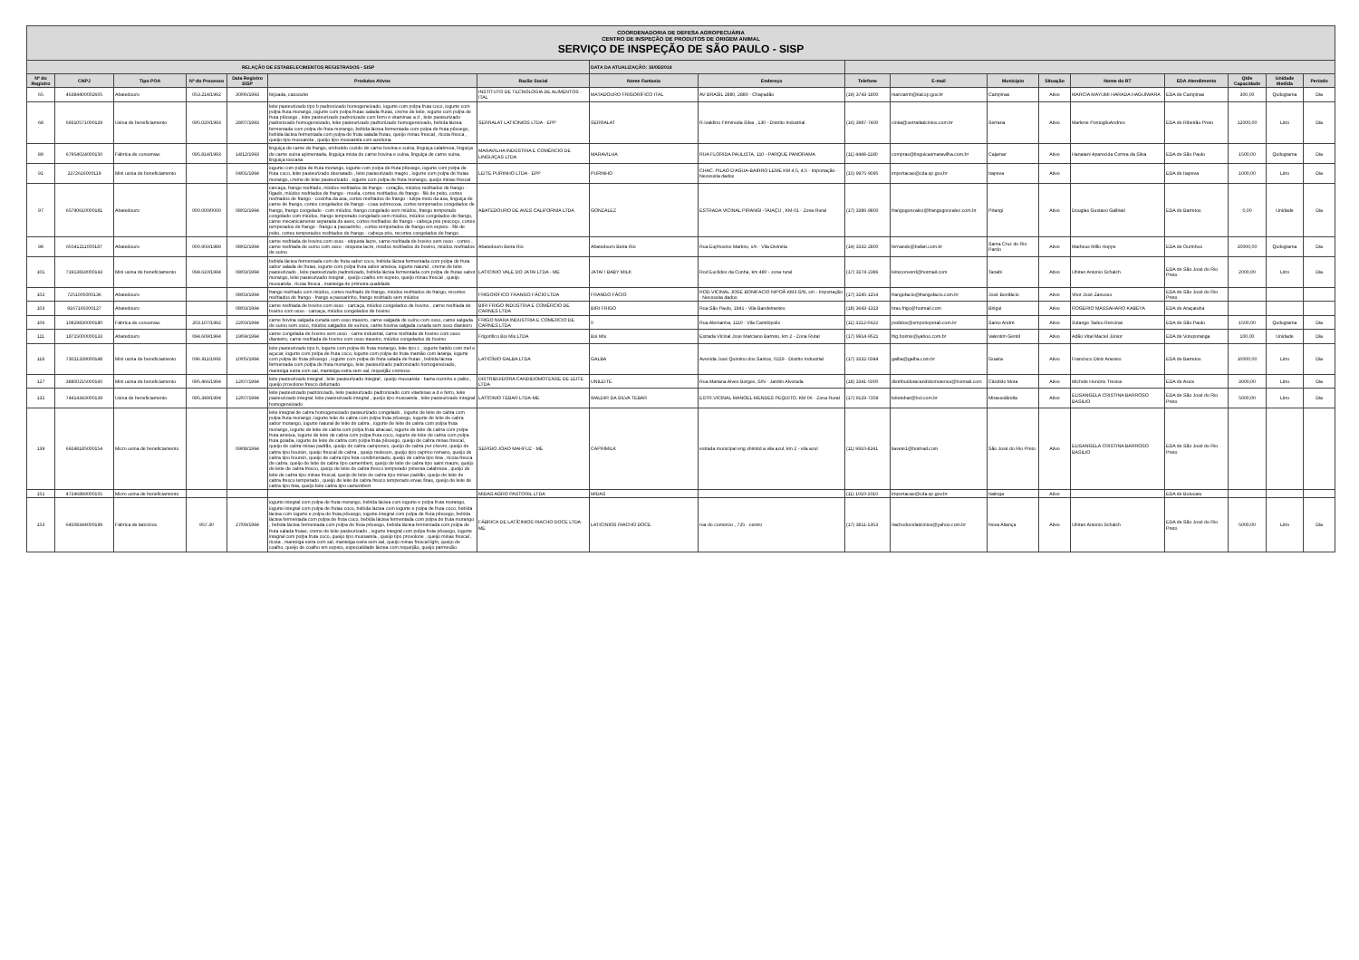| COORDENADORIA DE DEFESA AGROPECUÁRIA CENTRO DE INSPEÇÃO DE PRODUTOS DE ORIGEM ANIMAL SERVIÇO DE INSPEÇÃO DE SÃO PAULO - SISP | | | | | | | | | | | | | | | | | |
| RELAÇÃO DE ESTABELECIMENTOS REGISTRADOS - SISP | | | | | | | DATA DA ATUALIZAÇÃO: 16/05/2018 | | | | | | | | | | |
| Nº do Registro | CNPJ | Tipo POA | Nº do Processo | Data Registro SISP | Produtos Ativos | Razão Social | Nome Fantasia | Endereço | Telefone | E-mail | Município | Situação | Nome do RT | EDA Atendimento | Qtde Capacidade | Unidade Medida | Período |
| 65 | 46384400002605 | Abatedouro | 053.214/1992 | 30/06/1993 | feijoada, cassoulet | INSTITUTO DE TECNOLOGIA DE ALIMENTOS - ITAL | MATADOURO FRIGORÍFICO ITAL | AV BRASIL 2880, 2880 - Chapadão | (19) 3743-1800 | marciamh@ital.sp.gov.br | Campinas | Ativo | MARCIA MAYUMI HARADA HAGUIWARA | EDA de Campinas | 300,00 | Quilograma | Dia |
| 68 | 69310571000129 | Usina de beneficiamento | 095.020/1993 | 28/07/1993 | leite pasteurizado tipo b padronizado homogeneizado, iogurte com polpa fruta coco, iogurte com polpa fruta morango, iogurte com polpa frutas salada frutas, creme de leite, iogurte com polpa de fruta pêssego , leite pasteurizado padronizado com ferro e vitaminas a d , leite pasteurizado padronizado homogeneizado, leite pasteurizado padronizado homogeneizado, bebida láctea fermentada com polpa de fruta morango, bebida láctea fermentada com polpa de fruta pêssego, bebida láctea fermentada com polpa de fruta salada frutas, queijo minas frescal , ricota fresca , queijo tipo mussarela , queijo tipo mussarela com azeitona | SERRALAT LATICINIOS LTDA - EPP | SERRALAT | R.Izaldino Firminoda Silva , 130 - Distrito Industrial | (16) 3987-7400 | cintia@serratlaticinios.com.br | Serrana | Ativo | Marlene PontoglioAndreo | EDA de Ribeirão Preto | 12000,00 | Litro | Dia |
| 89 | 67954024000150 | Fábrica de conservas | 095.814/1993 | 14/12/1993 | linguiça de carne de frango, embutido cozido de carne bovina e suína, linguiça calabresa, linguiça de carne suína apimentada, linguiça mista de carne bovina e suína, linguiça de carne suína, linguiça toscana | MARAVILHA INDÚSTRIA E COMÉRCIO DE LINGUIÇAS LTDA | MARAVILHA | RUA FLORIDA PAULISTA, 110 - PARQUE PANORAMA | (11) 4448-1180 | compras@linguicasmaravilha.com.br | Cajamar | Ativo | Hanatani Aparecida Correa da Silva | EDA de São Paulo | 1500,00 | Quilograma | Dia |
| 91 | 2372616000119 | Mini usina de beneficiamento | | 04/01/1994 | iogurte com polpa de fruta morango, iogurte com polpa de fruta pêssego, iogurte com polpa de fruta coco, leite pasteurizado desnatado , leite pasteurizado magro , iogurte com polpa de frutas morango, creme de leite pasteurizado , iogurte com polpa de fruta morango, queijo minas frescal | LEITE PURINHO LTDA - EPP | PURINHO | CHAC. PILAO D'AGUA-BAIRRO LEME KM 4,5, 4,5 - Importação - Necessita dados | (15) 9975-9095 | importacao@cda.sp.gov.br | Itapeva | Ativo | | EDA de Itapeva | 1000,00 | Litro | Dia |
| 97 | 65790610000181 | Abatedouro | 000.000/0000 | 08/02/1994 | carcaça, frango resfriado, miúdos resfriados de frango - coração, miúdos resfriados de frango - fígado, miúdos resfriados de frango - moela, cortes resfriados de frango - filé de peito, cortes resfriados de frango - coxinha da asa, cortes resfriados de frango - tulipa meio da asa, linguiça de carne de frango, cortes congelados de frango - coxa sobrecoxa, cortes temperados congelados de frango, frango congelado - com miúdos, frango congelado sem miúdos, frango temperado congelado com miúdos, frango temperado congelado sem miúdos, miúdos congelados de frango, carne mecanicamente separada de aves, cortes resfriados de frango - cabeça pés pescoço, cortes temperados de frango - frango a passarinho , cortes temperados de frango em espeto - filé de peito, cortes temperados resfriados de frango - cabeça pés, recortes congelados de frango | ABATEDOURO DE AVES CALIFORNIA LTDA | GONZALEZ | ESTRADA VICINAL PIRANGI -TAIAÇU , KM-01 - Zona Rural | (17) 3386-9800 | frangogonzalez@frangogonzalez.com.br | Pirangi | Ativo | Douglas Gustavo Galbiati | EDA de Barretos | 0,00 | Unidade | Dia |
| 98 | 65541211000187 | Abatedouro | 000.950/1989 | 08/02/1994 | carne resfriada de bovino com osso - etiqueta lacre, carne resfriada de bovino sem osso - cortes , carne resfriada de suíno com osso - etiqueta lacre, miúdos resfriados de bovino, miúdos resfriados de suíno | Abatedouro Beira Rio | Abatedouro Beira Rio | Rua Euphosino Martins, s/n - Vila Divinéia | (14) 3332-2800 | fernando@bafari.com.br | Santa Cruz do Rio Pardo | Ativo | Matheus Millo Hoppe | EDA de Ourinhos | 20000,00 | Quilograma | Dia |
| 101 | 71913818000143 | Mini usina de beneficiamento | 094.610/1994 | 08/03/1994 | bebida láctea fermentada com de fruta sabor coco, bebida láctea fermentada com polpa de fruta sabor salada de frutas, iogurte com polpa fruta sabor ameixa, iogurte natural , creme de leite pasteurizado , leite pasteurizado padronizado, bebida láctea fermentada com polpa de frutas sabor morango, leite pasteurizado integral , queijo coalho em espeto, queijo minas frescal , queijo mussarela , ricota fresca , manteiga de primeira qualidade | LATICINIO VALE DO JATAI LTDA - ME | JATAI / BABY MILK | Rod Euclides da Cunha, km 480 - zona rural | (17) 3274-2386 | leiteconverd@hotmail.com | Tanabi | Ativo | Ubiran Antonio Schalch | EDA de São José do Rio Preto | 2000,00 | Litro | Dia |
| 102 | 7251005000136 | Abatedouro | | 08/03/1994 | frango resfriado com miúdos, cortes resfriado de frango, miúdos resfriados de frango, recortes resfriados de frango - frango a passarinho, frango resfriado sem miúdos | FRIGORÍFICO FRANGO FÁCIO LTDA | FRANGO FÁCIO | ROD.VICINAL JOSE BONIFACIO NIPOÃ KM3 S/N, s/n - Importação - Necessita dados | (17) 3245-1154 | frangofacio@frangofacio.com.br | José Bonifácio | Ativo | Vitor José Zanusso | EDA de São José do Rio Preto | | | |
| 103 | 9167165000127 | Abatedouro | | 08/03/1994 | carne resfriada de bovino com osso - carcaça, miúdos congelados de bovino , carne resfriada de bovino com osso - carcaça, miúdos congelados de bovino | BIRI FRIGO INDÚSTRIA E COMÉRCIO DE CARNES LTDA | BIRI FRIGO | Rua São Paulo, 1841 - Vila Bandeirantes | (18) 3643-1323 | bras.frigo@hotmail.com | Birigui | Ativo | ROGERIO MASSAHARO KABEYA | EDA de Araçatuba | | | |
| 106 | 10829830000180 | Fábrica de conservas | 203.107/1992 | 22/03/1994 | carne bovina salgada curada sem osso traseiro, carne salgada de suíno com osso, carne salgada de suíno sem osso, miúdos salgados de suínos, carne bovina salgada curada sem osso dianteiro | FRIGO NIARA INDUSTRIA E COMERCIO DE CARNES LTDA | 0 | Rua Alemanha, 1110 - Vila Camilópolis | (11) 3212-0622 | pedidos@emporiopetali.com.br | Santo André | Ativo | Solange Tadeu Rencinai | EDA de São Paulo | 1500,00 | Quilograma | Dia |
| 111 | 18715000000133 | Abatedouro | 094.609/1994 | 19/04/1994 | carne congelada de bovino sem osso - carne industrial, carne resfriada de bovino com osso dianteiro, carne resfriada de bovino com osso traseiro, miúdos congelados de bovino | Frigorifico Boi Mix LTDA | Boi MIx | Estrada Vicinal Jose Marciano Barreto, km 2 - Zona Rural | (17) 9914-9521 | frig.boimix@yahoo.com.br | Valentim Gentil | Ativo | Adão Vital Maciel Júnior | EDA de Votuporanga | 100,00 | Unidade | Dia |
| 118 | 73021339000148 | Mini usina de beneficiamento | 096.911/1993 | 10/05/1994 | leite pasteurizado tipo b, iogurte com polpa de fruta morango, leite tipo c , iogurte batido com mel e açucar, iogurte com polpa de fruta coco, iogurte com polpa de fruta mamão com laranja, iogurte com polpa de fruta pêssego , iogurte com polpa de fruta salada de frutas , bebida láctea fermentada com polpa de fruta morango, leite pasteurizado padronizado homogeneizado, manteiga extra com sal, manteiga extra sem sal, requeijão cremoso | LATICÍNIO GALBA LTDA | GALBA | Avenida José Quintino dos Santos, 0229 - Distrito Industrial | (17) 3332-0344 | galba@galba.com.br | Guaíra | Ativo | Francisco Diniz Arantes | EDA de Barretos | 10000,00 | Litro | Dia |
| 127 | 38800215000160 | Mini usina de beneficiamento | 095.466/1994 | 12/07/1994 | leite pasteurizado integral , leite pasteurizado integral , queijo mussarela - barra nozinho e palito , queijo provolone fresco defumado | DISTRIBUIDORA CANDIDOMOTENSE DE LEITE LTDA | UNILEITE | Rua Mariana Alves Borges, S/N - Jardim Alvorada | (18) 3341-5000 | distribuidoracandidomotense@hotmail.com | Cândido Mota | Ativo | Michele Honório Trevise | EDA de Assis | 3000,00 | Litro | Dia |
| 132 | 74414343000139 | Usina de beneficiamento | 095.349/1994 | 12/07/1994 | leite pasteurizado padronizado, leite pasteurizado padronizado com vitaminas a d e ferro, leite pasteurizado integral, leite pasteurizado integral , queijo tipo mussarela , leite pasteurizado integral homogeneizado | LATÍCINIO TEBAR LTDA-ME | WALDIR DA SILVA TEBAR | ESTR.VICINAL MANOEL MENDES PEQUITO, KM 06 - Zona Rural | (17) 9129-7359 | leitetebar@bol.com.br | Mirassolândia | Ativo | ELISANGELA CRISTINA BARROSO BASILIO | EDA de São José do Rio Preto | 5000,00 | Litro | Dia |
| 139 | 69248185000154 | Micro usina de beneficiamento | | 09/08/1994 | leite integral de cabra homogeneizado pasteurizado congelado , iogurte de leite de cabra com polpa fruta morango, iogurte leite de cabra com polpa fruta pêssego, iogurte de leite de cabra sabor morango, iogurte natural de leite de cabra , iogurte de leite de cabra com polpa fruta morango, iogurte de leite de cabra com polpa fruta abacaxi, iogurte de leite de cabra com polpa fruta ameixa, iogurte de leite de cabra com polpa fruta coco, iogurte de leite de cabra com polpa fruta goiaba, iogurte de leite de cabra com polpa fruta pêssego, queijo de cabra minas frescal, queijo de cabra minas padrão, queijo de cabra campones, queijo de cabra pur chevre, queijo de cabra tipo boursin, queijo frescal de cabra , queijo moleson, queijo tipo caprino romano, queijo de cabra tipo boursin, queijo de cabra tipo feta condimentado, queijo de cabra tipo feta , ricota fresca de cabra, queijo de leite de cabra tipo camembert, queijo de leite de cabra tipo saint maure, queijo de leite de cabra fresco, queijo de leite de cabra fresco temperado pimenta calabresa , queijo de leite de cabra tipo minas frescal, queijo de leite de cabra tipo minas padrão, queijo de leite de cabra fresco temperado , queijo de leite de cabra fresco temperado ervas finas, queijo de leite de cabra tipo feta, queijo leite cabra tipo camembert | SERGIO JOAO MAHFUZ - ME | CAPRIMILK | estrada municipal eng shimitd a vila azul, km 2 - vila azul | (11) 9910-8241 | liavete1@hotmail.com | São José do Rio Preto | Ativo | ELISANGELA CRISTINA BARROSO BASILIO | EDA de São José do Rio Preto | | | |
| 151 | 47246889000155 | Micro usina de beneficiamento | | | | MIDAS AGRO PASTORIL LTDA | MIDAS | | (11) 1010-1010 | importacao@cda.sp.gov.br | Itatinga | Ativo | | EDA de Botucatu | | | |
| 153 | 64508344000199 | Fábrica de laticínios | 957.30 | 27/09/1994 | iogurte integral com polpa de fruta morango, bebida láctea com iogurte e polpa fruta morango, iogurte integral com polpa de frutas coco, bebida láctea com iogurte e polpa de fruta coco, bebida láctea com iogurte e polpa de fruta pêssego, iogurte integral com polpa de fruta pêssego, bebida láctea fermentada com polpa de fruta coco, bebida láctea fermentada com polpa de fruta morango , bebida láctea fermentada com polpa de fruta pêssego, bebida láctea fermentada com polpa de fruta salada frutas, creme de leite pasteurizado , iogurte integral com polpa fruta pêssego, iogurte integral com polpa fruta coco, queijo tipo mussarela , queijo tipo provolone , queijo minas frescal , ricota , manteiga extra com sal, manteiga extra sem sal, queijo minas frescal light, queijo de coalho, queijo de coalho em espeto, especialidade láctea com requeijão, queijo parmesão | FÁBRICA DE LATÍCINIOS RIACHO DOCE LTDA-ME | LATICINIOS RIACHO DOCE | rua do comercio , 725 - centro | (17) 3811-1353 | riachodocelaticinios@yahoo.com.br | Nova Aliança | Ativo | Ubiran Antonio Schalch | EDA de São José do Rio Preto | 5000,00 | Litro | Dia |